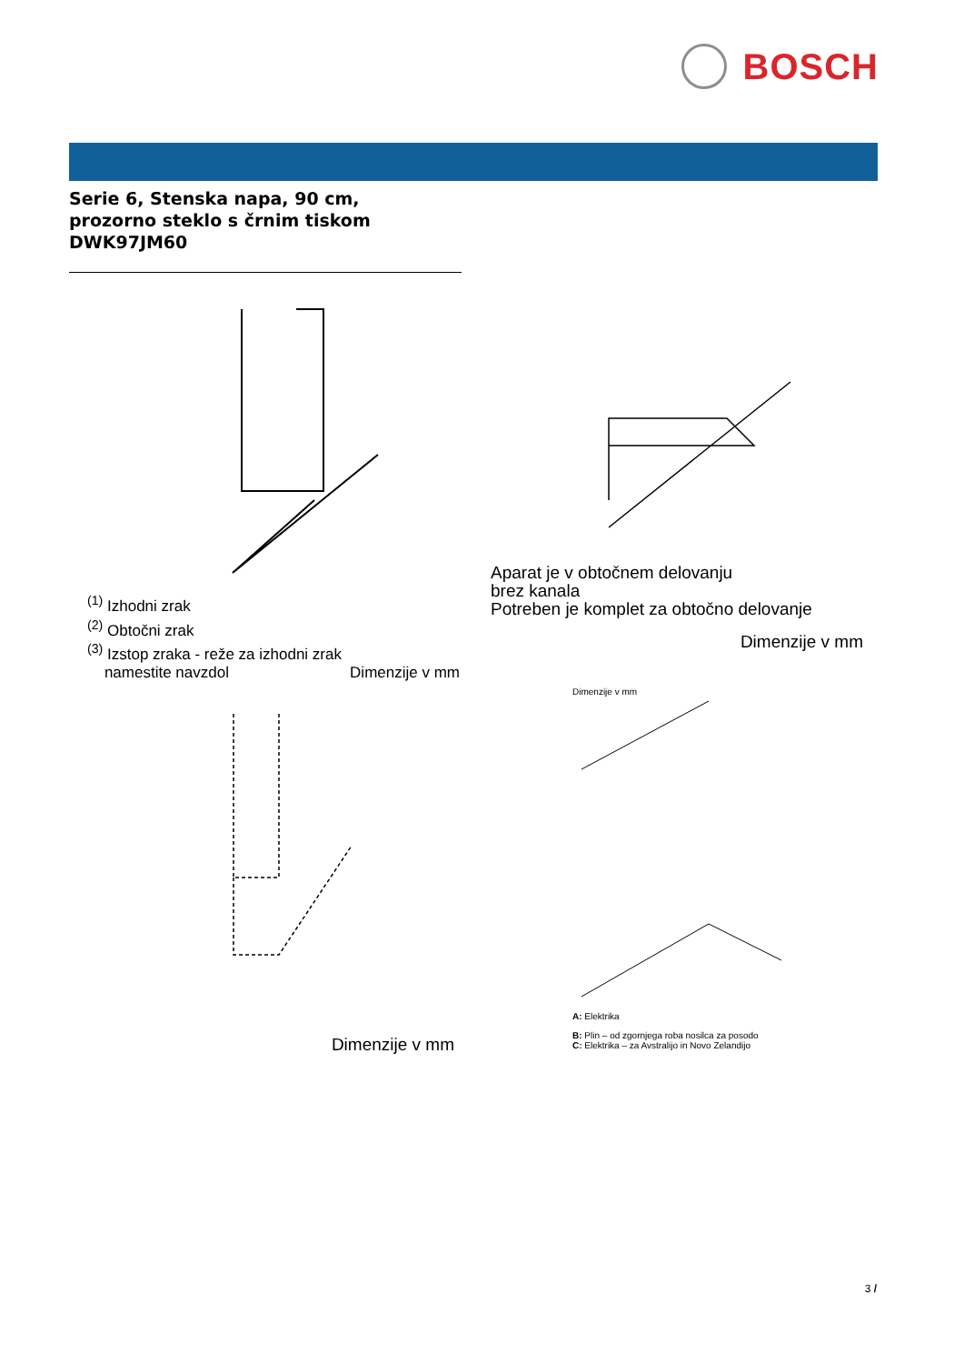BOSCH
Serie 6, Stenska napa, 90 cm,
prozorno steklo s črnim tiskom
DWK97JM60
<sup>(1)</sup> Izhodni zrak
<sup>(2)</sup> Obtočni zrak
<sup>(3)</sup> Izstop zraka - reže za izhodni zrak
namestite navzdol Dimenzije v mm
Aparat je v obtočnem delovanju
brez kanala
Potreben je komplet za obtočno delovanje
Dimenzije v mm
Dimenzije v mm
Dimenzije v mm
A: Elektrika
B: Plin – od zgornjega roba nosilca za posodo
C: Elektrika – za Avstralijo in Novo Zelandijo
3 /